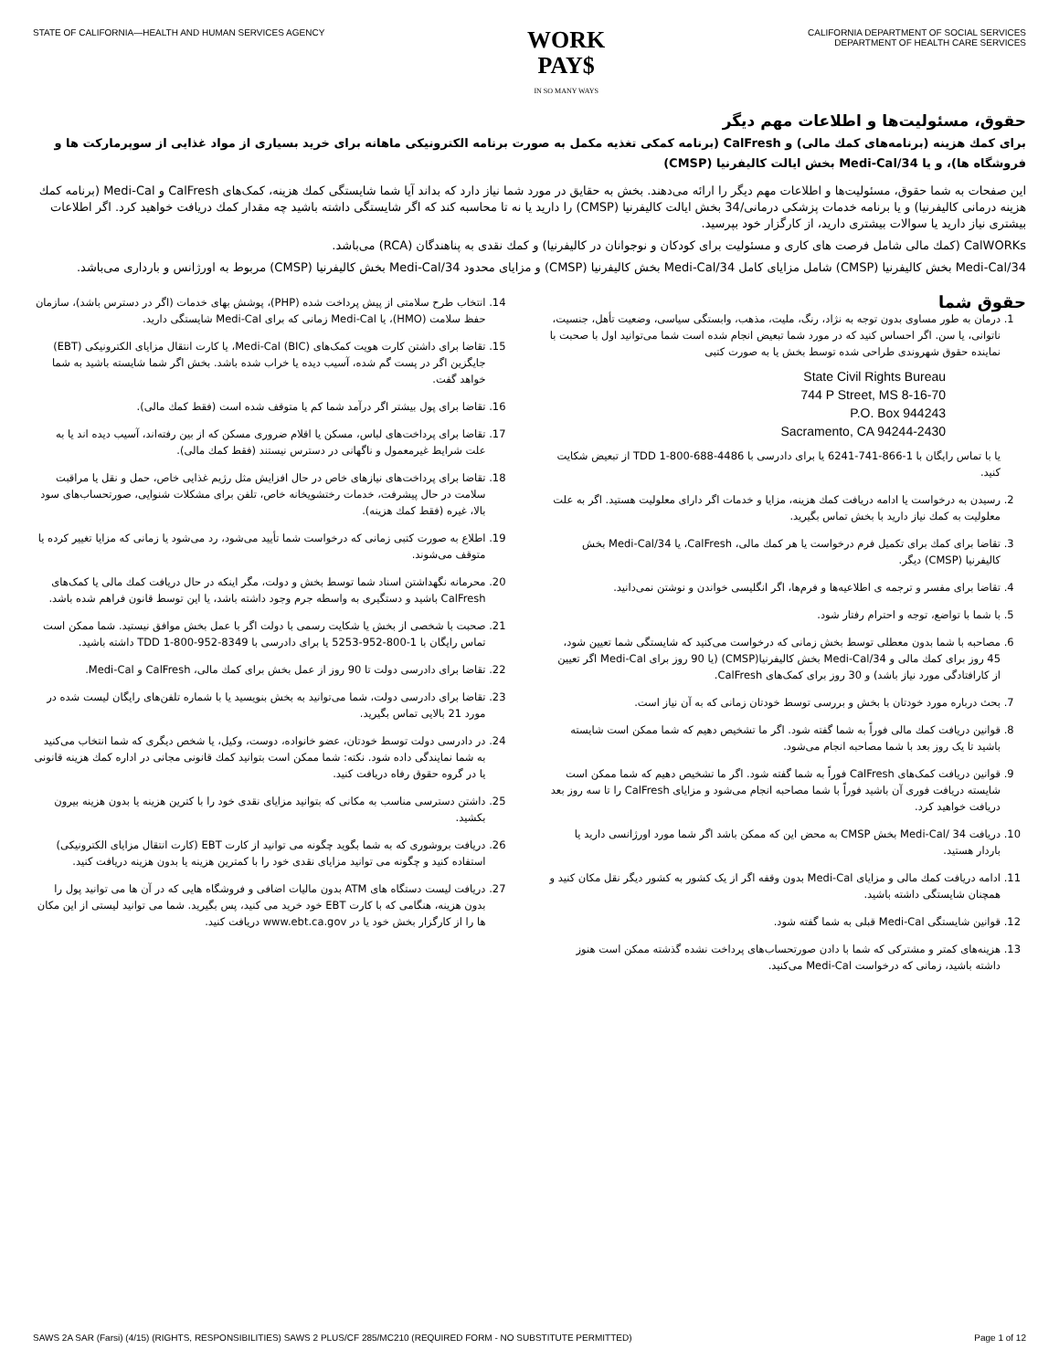STATE OF CALIFORNIA—HEALTH AND HUMAN SERVICES AGENCY
WORK
PAY$
IN SO MANY WAYS
CALIFORNIA DEPARTMENT OF SOCIAL SERVICES
DEPARTMENT OF HEALTH CARE SERVICES
حقوق، مسئولیت‌ها و اطلاعات مهم دیگر
برای کمك هزینه (برنامه‌های کمك مالی) و CalFresh (برنامه کمکی تغذیه مکمل به صورت برنامه الکترونیکی ماهانه برای خرید بسیاری از مواد غذایی از سوپرمارکت ها و فروشگاه ها)، و یا Medi-Cal/34 بخش ایالت کالیفرنیا (CMSP)
این صفحات به شما حقوق، مسئولیت‌ها و اطلاعات مهم دیگر را ارائه می‌دهند. بخش به حقایق در مورد شما نیاز دارد که بداند آیا شما شایستگی کمك هزینه، کمک‌های CalFresh و Medi-Cal (برنامه کمك هزینه درمانی کالیفرنیا) و یا برنامه خدمات پزشکی درمانی/34 بخش ایالت کالیفرنیا (CMSP) را دارید یا نه تا محاسبه کند که اگر شایستگی داشته باشید چه مقدار کمك دریافت خواهید کرد. اگر اطلاعات بیشتری نیاز دارید یا سوالات بیشتری دارید، از کارگزار خود بپرسید.
CalWORKs (کمك مالی شامل فرصت های کاری و مسئولیت برای کودکان و نوجوانان در کالیفرنیا) و کمك نقدی به پناهندگان (RCA) می‌باشد.
Medi-Cal/34 بخش کالیفرنیا (CMSP) شامل مزایای کامل Medi-Cal/34 بخش کالیفرنیا (CMSP) و مزایای محدود Medi-Cal/34 بخش کالیفرنیا (CMSP) مربوط به اورژانس و بارداری می‌باشد.
حقوق شما
1. درمان به طور مساوی بدون توجه به نژاد، رنگ، ملیت، مذهب، وابستگی سیاسی، وضعیت تأهل، جنسیت، ناتوانی، یا سن. اگر احساس کنید که در مورد شما تبعیض انجام شده است شما می‌توانید اول با صحبت با نماینده حقوق شهروندی طراحی شده توسط بخش یا به صورت کتبی
State Civil Rights Bureau
744 P Street, MS 8-16-70
P.O. Box 944243
Sacramento, CA 94244-2430
یا با تماس رایگان با 1-866-741-6241 یا برای دادرسی با TDD 1-800-688-4486 از تبعیض شکایت کنید.
2. رسیدن به درخواست یا ادامه دریافت کمك هزینه، مزایا و خدمات اگر دارای معلولیت هستید. اگر به علت معلولیت به کمك نیاز دارید با بخش تماس بگیرید.
3. تقاضا برای کمك برای تکمیل فرم درخواست یا هر کمك مالی، CalFresh، یا Medi-Cal/34 بخش کالیفرنیا (CMSP) دیگر.
4. تقاضا برای مفسر و ترجمه ی اطلاعیه‌ها و فرم‌ها، اگر انگلیسی خواندن و نوشتن نمی‌دانید.
5. با شما با تواضع، توجه و احترام رفتار شود.
6. مصاحبه با شما بدون معطلی توسط بخش زمانی که درخواست می‌کنید که شایستگی شما تعیین شود، 45 روز برای کمك مالی و Medi-Cal/34 بخش کالیفرنیا(CMSP) (یا 90 روز برای Medi-Cal اگر تعیین از کارافتادگی مورد نیاز باشد) و 30 روز برای کمک‌های CalFresh.
7. بحث درباره مورد خودتان با بخش و بررسی توسط خودتان زمانی که به آن نیاز است.
8. قوانین دریافت کمك مالی فوراً به شما گفته شود. اگر ما تشخیص دهیم که شما ممکن است شایسته باشید تا یک روز بعد با شما مصاحبه انجام می‌شود.
9. قوانین دریافت کمک‌های CalFresh فوراً به شما گفته شود. اگر ما تشخیص دهیم که شما ممکن است شایسته دریافت فوری آن باشید فوراً با شما مصاحبه انجام می‌شود و مزایای CalFresh را تا سه روز بعد دریافت خواهید کرد.
10. دریافت 34 /Medi-Cal بخش CMSP به محض این که ممکن باشد اگر شما مورد اورژانسی دارید یا باردار هستید.
11. ادامه دریافت کمك مالی و مزایای Medi-Cal بدون وقفه اگر از یک کشور به کشور دیگر نقل مکان کنید و همچنان شایستگی داشته باشید.
12. قوانین شایستگی Medi-Cal قبلی به شما گفته شود.
13. هزینه‌های کمتر و مشترکی که شما با دادن صورتحساب‌های پرداخت نشده گذشته ممکن است هنوز داشته باشید، زمانی که درخواست Medi-Cal می‌کنید.
14. انتخاب طرح سلامتی از پیش پرداخت شده (PHP)، پوشش بهای خدمات (اگر در دسترس باشد)، سازمان حفظ سلامت (HMO)، یا Medi-Cal زمانی که برای Medi-Cal شایستگی دارید.
15. تقاضا برای داشتن کارت هویت کمک‌های Medi-Cal (BIC)، یا کارت انتقال مزایای الکترونیکی (EBT) جایگزین اگر در پست گم شده، آسیب دیده یا خراب شده باشد. بخش اگر شما شایسته باشید به شما خواهد گفت.
16. تقاضا برای پول بیشتر اگر درآمد شما کم یا متوقف شده است (فقط کمك مالی).
17. تقاضا برای پرداخت‌های لباس، مسکن یا اقلام ضروری مسکن که از بین رفته‌اند، آسیب دیده اند یا به علت شرایط غیرمعمول و ناگهانی در دسترس نیستند (فقط کمك مالی).
18. تقاضا برای پرداخت‌های نیازهای خاص در حال افزایش مثل رژیم غذایی خاص، حمل و نقل یا مراقبت سلامت در حال پیشرفت، خدمات رختشویخانه خاص، تلفن برای مشکلات شنوایی، صورتحساب‌های سود بالا، غیره (فقط کمك هزینه).
19. اطلاع به صورت کتبی زمانی که درخواست شما تأیید می‌شود، رد می‌شود یا زمانی که مزایا تغییر کرده یا متوقف می‌شوند.
20. محرمانه نگهداشتن اسناد شما توسط بخش و دولت، مگر اینکه در حال دریافت کمك مالی یا کمک‌های CalFresh باشید و دستگیری به واسطه جرم وجود داشته باشد، یا این توسط قانون فراهم شده باشد.
21. صحبت با شخصی از بخش یا شکایت رسمی با دولت اگر با عمل بخش موافق نیستید. شما ممکن است تماس رایگان با 1-800-952-5253 یا برای دادرسی با TDD 1-800-952-8349 داشته باشید.
22. تقاضا برای دادرسی دولت تا 90 روز از عمل بخش برای کمك مالی، CalFresh و Medi-Cal.
23. تقاضا برای دادرسی دولت، شما می‌توانید به بخش بنویسید یا با شماره تلفن‌های رایگان لیست شده در مورد 21 بالایی تماس بگیرید.
24. در دادرسی دولت توسط خودتان، عضو خانواده، دوست، وکیل، یا شخص دیگری که شما انتخاب می‌کنید به شما نمایندگی داده شود. نکته: شما ممکن است بتوانید کمك قانونی مجانی در اداره کمك هزینه قانونی یا در گروه حقوق رفاه دریافت کنید.
25. داشتن دسترسی مناسب به مکانی که بتوانید مزایای نقدی خود را با کترین هزینه یا بدون هزینه بیرون بکشید.
26. دریافت بروشوری که به شما بگوید چگونه می توانید از کارت EBT (کارت انتقال مزایای الکترونیکی) استفاده کنید و چگونه می توانید مزایای نقدی خود را با کمترین هزینه یا بدون هزینه دریافت کنید.
27. دریافت لیست دستگاه های ATM بدون مالیات اضافی و فروشگاه هایی که در آن ها می توانید پول را بدون هزینه، هنگامی که با کارت EBT خود خرید می کنید، پس بگیرید. شما می توانید لیستی از این مکان ها را از کارگزار بخش خود یا در www.ebt.ca.gov دریافت کنید.
SAWS 2A SAR (Farsi) (4/15) (RIGHTS, RESPONSIBILITIES) SAWS 2 PLUS/CF 285/MC210 (REQUIRED FORM - NO SUBSTITUTE PERMITTED)
Page 1 of 12